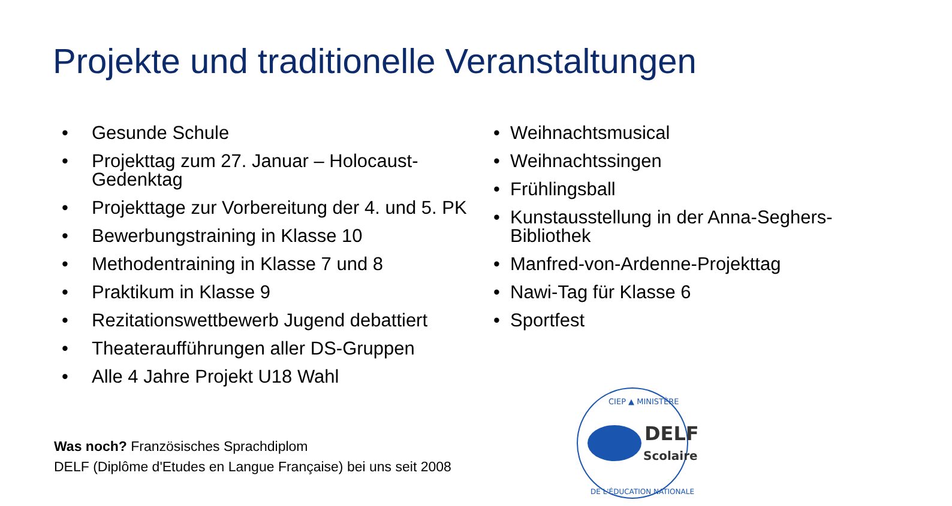Projekte und traditionelle Veranstaltungen
• Gesunde Schule
• Projekttag zum 27. Januar – Holocaust-Gedenktag
• Projekttage zur Vorbereitung der 4. und 5. PK
• Bewerbungstraining in Klasse 10
• Methodentraining in Klasse 7 und 8
• Praktikum in Klasse 9
• Rezitationswettbewerb Jugend debattiert
• Theateraufführungen aller DS-Gruppen
• Alle 4 Jahre Projekt U18 Wahl
• Weihnachtsmusical
• Weihnachtssingen
• Frühlingsball
• Kunstausstellung in der Anna-Seghers-Bibliothek
• Manfred-von-Ardenne-Projekttag
• Nawi-Tag für Klasse 6
• Sportfest
Was noch? Französisches Sprachdiplom
DELF (Diplôme d'Etudes en Langue Française) bei uns seit 2008
CIEP ▲ MINISTÈRE
DELF
Scolaire
DE L'ÉDUCATION NATIONALE